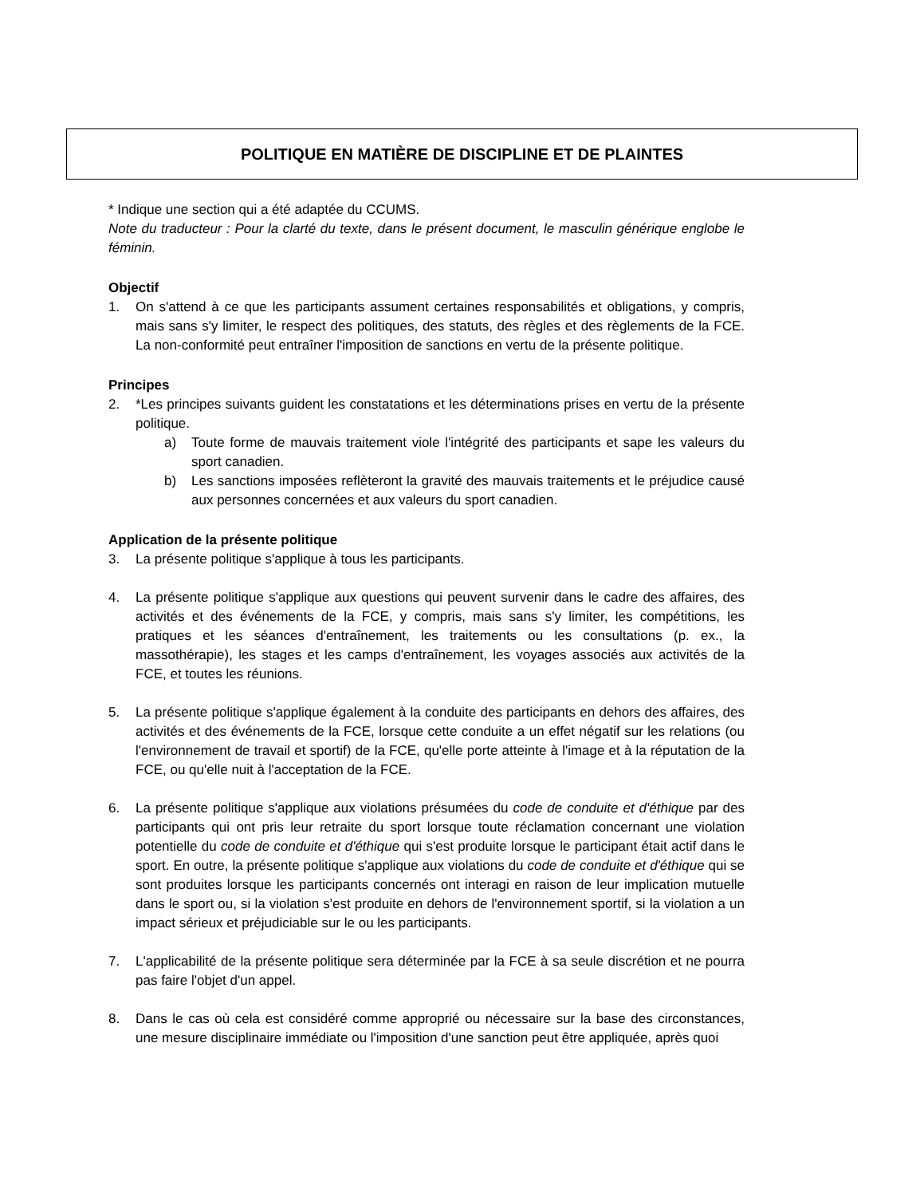POLITIQUE EN MATIÈRE DE DISCIPLINE ET DE PLAINTES
* Indique une section qui a été adaptée du CCUMS.
Note du traducteur : Pour la clarté du texte, dans le présent document, le masculin générique englobe le féminin.
Objectif
1. On s'attend à ce que les participants assument certaines responsabilités et obligations, y compris, mais sans s'y limiter, le respect des politiques, des statuts, des règles et des règlements de la FCE. La non-conformité peut entraîner l'imposition de sanctions en vertu de la présente politique.
Principes
2. *Les principes suivants guident les constatations et les déterminations prises en vertu de la présente politique.
a) Toute forme de mauvais traitement viole l'intégrité des participants et sape les valeurs du sport canadien.
b) Les sanctions imposées reflèteront la gravité des mauvais traitements et le préjudice causé aux personnes concernées et aux valeurs du sport canadien.
Application de la présente politique
3. La présente politique s'applique à tous les participants.
4. La présente politique s'applique aux questions qui peuvent survenir dans le cadre des affaires, des activités et des événements de la FCE, y compris, mais sans s'y limiter, les compétitions, les pratiques et les séances d'entraînement, les traitements ou les consultations (p. ex., la massothérapie), les stages et les camps d'entraînement, les voyages associés aux activités de la FCE, et toutes les réunions.
5. La présente politique s'applique également à la conduite des participants en dehors des affaires, des activités et des événements de la FCE, lorsque cette conduite a un effet négatif sur les relations (ou l'environnement de travail et sportif) de la FCE, qu'elle porte atteinte à l'image et à la réputation de la FCE, ou qu'elle nuit à l'acceptation de la FCE.
6. La présente politique s'applique aux violations présumées du code de conduite et d'éthique par des participants qui ont pris leur retraite du sport lorsque toute réclamation concernant une violation potentielle du code de conduite et d'éthique qui s'est produite lorsque le participant était actif dans le sport. En outre, la présente politique s'applique aux violations du code de conduite et d'éthique qui se sont produites lorsque les participants concernés ont interagi en raison de leur implication mutuelle dans le sport ou, si la violation s'est produite en dehors de l'environnement sportif, si la violation a un impact sérieux et préjudiciable sur le ou les participants.
7. L'applicabilité de la présente politique sera déterminée par la FCE à sa seule discrétion et ne pourra pas faire l'objet d'un appel.
8. Dans le cas où cela est considéré comme approprié ou nécessaire sur la base des circonstances, une mesure disciplinaire immédiate ou l'imposition d'une sanction peut être appliquée, après quoi